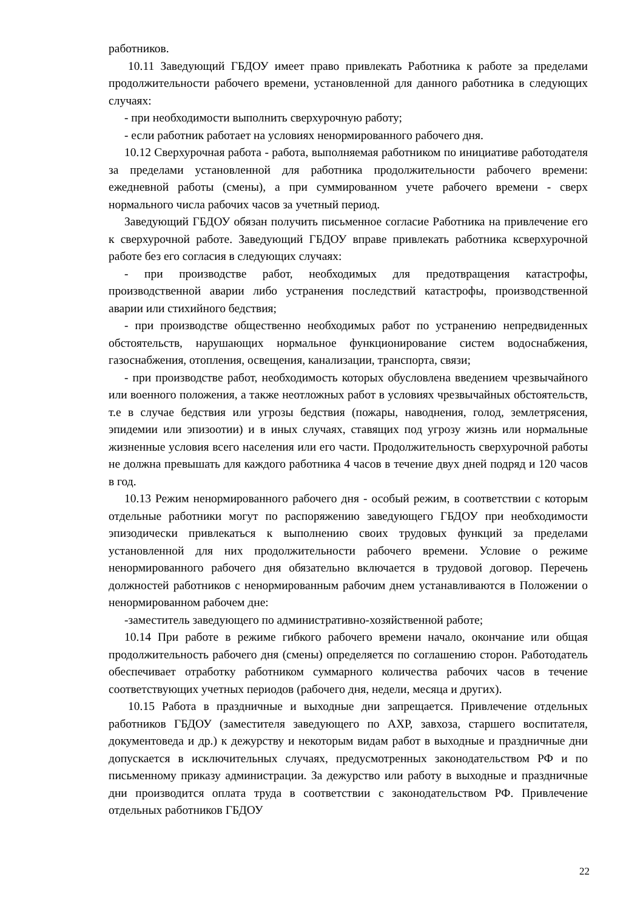работников.
10.11 Заведующий ГБДОУ имеет право привлекать Работника к работе за пределами продолжительности рабочего времени, установленной для данного работника в следующих случаях:
- при необходимости выполнить сверхурочную работу;
- если работник работает на условиях ненормированного рабочего дня.
10.12 Сверхурочная работа - работа, выполняемая работником по инициативе работодателя за пределами установленной для работника продолжительности рабочего времени: ежедневной работы (смены), а при суммированном учете рабочего времени - сверх нормального числа рабочих часов за учетный период.
Заведующий ГБДОУ обязан получить письменное согласие Работника на привлечение его к сверхурочной работе. Заведующий ГБДОУ вправе привлекать работника ксверхурочной работе без его согласия в следующих случаях:
- при производстве работ, необходимых для предотвращения катастрофы, производственной аварии либо устранения последствий катастрофы, производственной аварии или стихийного бедствия;
- при производстве общественно необходимых работ по устранению непредвиденных обстоятельств, нарушающих нормальное функционирование систем водоснабжения, газоснабжения, отопления, освещения, канализации, транспорта, связи;
- при производстве работ, необходимость которых обусловлена введением чрезвычайного или военного положения, а также неотложных работ в условиях чрезвычайных обстоятельств, т.е в случае бедствия или угрозы бедствия (пожары, наводнения, голод, землетрясения, эпидемии или эпизоотии) и в иных случаях, ставящих под угрозу жизнь или нормальные жизненные условия всего населения или его части. Продолжительность сверхурочной работы не должна превышать для каждого работника 4 часов в течение двух дней подряд и 120 часов в год.
10.13 Режим ненормированного рабочего дня - особый режим, в соответствии с которым отдельные работники могут по распоряжению заведующего ГБДОУ при необходимости эпизодически привлекаться к выполнению своих трудовых функций за пределами установленной для них продолжительности рабочего времени. Условие о режиме ненормированного рабочего дня обязательно включается в трудовой договор. Перечень должностей работников с ненормированным рабочим днем устанавливаются в Положении о ненормированном рабочем дне:
-заместитель заведующего по административно-хозяйственной работе;
10.14 При работе в режиме гибкого рабочего времени начало, окончание или общая продолжительность рабочего дня (смены) определяется по соглашению сторон. Работодатель обеспечивает отработку работником суммарного количества рабочих часов в течение соответствующих учетных периодов (рабочего дня, недели, месяца и других).
10.15 Работа в праздничные и выходные дни запрещается. Привлечение отдельных работников ГБДОУ (заместителя заведующего по АХР, завхоза, старшего воспитателя, документоведа и др.) к дежурству и некоторым видам работ в выходные и праздничные дни допускается в исключительных случаях, предусмотренных законодательством РФ и по письменному приказу администрации. За дежурство или работу в выходные и праздничные дни производится оплата труда в соответствии с законодательством РФ. Привлечение отдельных работников ГБДОУ
22